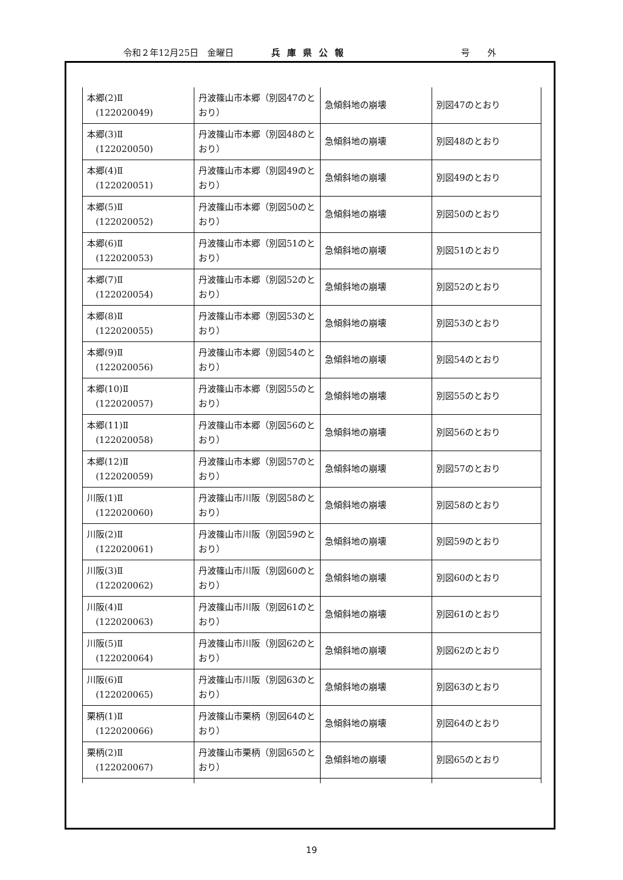令和２年12月25日　金曜日 兵庫県公報 号　　外
| 本郷(2)Ⅱ (122020049) | 丹波篠山市本郷（別図47のとおり） | 急傾斜地の崩壊 | 別図47のとおり |
| 本郷(3)Ⅱ (122020050) | 丹波篠山市本郷（別図48のとおり） | 急傾斜地の崩壊 | 別図48のとおり |
| 本郷(4)Ⅱ (122020051) | 丹波篠山市本郷（別図49のとおり） | 急傾斜地の崩壊 | 別図49のとおり |
| 本郷(5)Ⅱ (122020052) | 丹波篠山市本郷（別図50のとおり） | 急傾斜地の崩壊 | 別図50のとおり |
| 本郷(6)Ⅱ (122020053) | 丹波篠山市本郷（別図51のとおり） | 急傾斜地の崩壊 | 別図51のとおり |
| 本郷(7)Ⅱ (122020054) | 丹波篠山市本郷（別図52のとおり） | 急傾斜地の崩壊 | 別図52のとおり |
| 本郷(8)Ⅱ (122020055) | 丹波篠山市本郷（別図53のとおり） | 急傾斜地の崩壊 | 別図53のとおり |
| 本郷(9)Ⅱ (122020056) | 丹波篠山市本郷（別図54のとおり） | 急傾斜地の崩壊 | 別図54のとおり |
| 本郷(10)Ⅱ (122020057) | 丹波篠山市本郷（別図55のとおり） | 急傾斜地の崩壊 | 別図55のとおり |
| 本郷(11)Ⅱ (122020058) | 丹波篠山市本郷（別図56のとおり） | 急傾斜地の崩壊 | 別図56のとおり |
| 本郷(12)Ⅱ (122020059) | 丹波篠山市本郷（別図57のとおり） | 急傾斜地の崩壊 | 別図57のとおり |
| 川阪(1)Ⅱ (122020060) | 丹波篠山市川阪（別図58のとおり） | 急傾斜地の崩壊 | 別図58のとおり |
| 川阪(2)Ⅱ (122020061) | 丹波篠山市川阪（別図59のとおり） | 急傾斜地の崩壊 | 別図59のとおり |
| 川阪(3)Ⅱ (122020062) | 丹波篠山市川阪（別図60のとおり） | 急傾斜地の崩壊 | 別図60のとおり |
| 川阪(4)Ⅱ (122020063) | 丹波篠山市川阪（別図61のとおり） | 急傾斜地の崩壊 | 別図61のとおり |
| 川阪(5)Ⅱ (122020064) | 丹波篠山市川阪（別図62のとおり） | 急傾斜地の崩壊 | 別図62のとおり |
| 川阪(6)Ⅱ (122020065) | 丹波篠山市川阪（別図63のとおり） | 急傾斜地の崩壊 | 別図63のとおり |
| 栗柄(1)Ⅱ (122020066) | 丹波篠山市栗柄（別図64のとおり） | 急傾斜地の崩壊 | 別図64のとおり |
| 栗柄(2)Ⅱ (122020067) | 丹波篠山市栗柄（別図65のとおり） | 急傾斜地の崩壊 | 別図65のとおり |
19